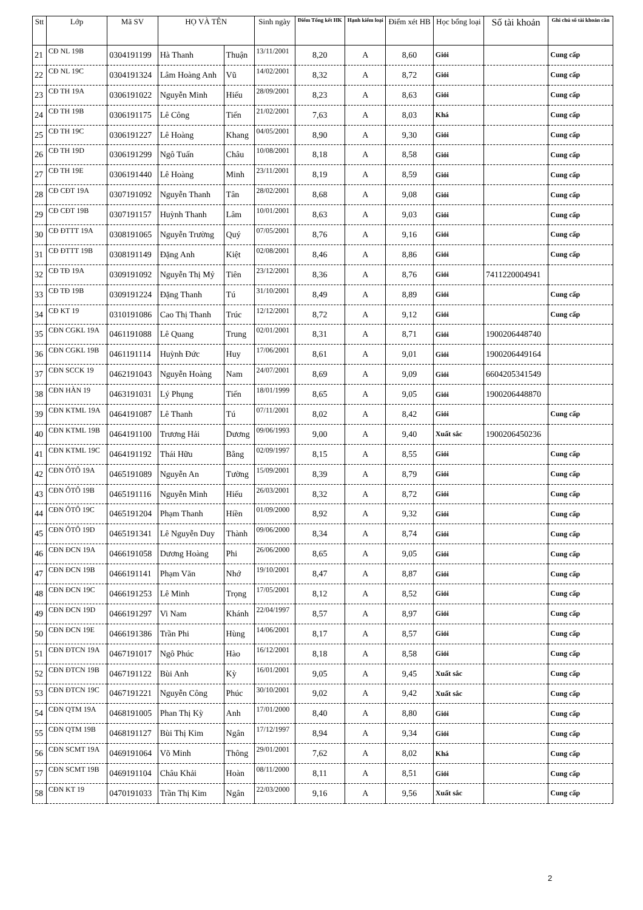| Stt | Lớp | Mã SV | HỌ VÀ TÊN | | Sinh ngày | Điểm Tổng kết HK | Hạnh kiểm loại | Điểm xét HB | Học bổng loại | Số tài khoản | Ghi chú số tài khoản cần |
| --- | --- | --- | --- | --- | --- | --- | --- | --- | --- | --- | --- |
| 21 | CĐ NL 19B | 0304191199 | Hà Thanh | Thuận | 13/11/2001 | 8,20 | A | 8,60 | Giỏi | | Cung cấp |
| 22 | CĐ NL 19C | 0304191324 | Lâm Hoàng Anh | Vũ | 14/02/2001 | 8,32 | A | 8,72 | Giỏi | | Cung cấp |
| 23 | CĐ TH 19A | 0306191022 | Nguyễn Minh | Hiếu | 28/09/2001 | 8,23 | A | 8,63 | Giỏi | | Cung cấp |
| 24 | CĐ TH 19B | 0306191175 | Lê Công | Tiến | 21/02/2001 | 7,63 | A | 8,03 | Khá | | Cung cấp |
| 25 | CĐ TH 19C | 0306191227 | Lê Hoàng | Khang | 04/05/2001 | 8,90 | A | 9,30 | Giỏi | | Cung cấp |
| 26 | CĐ TH 19D | 0306191299 | Ngô Tuấn | Châu | 10/08/2001 | 8,18 | A | 8,58 | Giỏi | | Cung cấp |
| 27 | CĐ TH 19E | 0306191440 | Lê Hoàng | Minh | 23/11/2001 | 8,19 | A | 8,59 | Giỏi | | Cung cấp |
| 28 | CĐ CĐT 19A | 0307191092 | Nguyễn Thanh | Tân | 28/02/2001 | 8,68 | A | 9,08 | Giỏi | | Cung cấp |
| 29 | CĐ CĐT 19B | 0307191157 | Huỳnh Thanh | Lâm | 10/01/2001 | 8,63 | A | 9,03 | Giỏi | | Cung cấp |
| 30 | CĐ ĐTTT 19A | 0308191065 | Nguyễn Trường | Quý | 07/05/2001 | 8,76 | A | 9,16 | Giỏi | | Cung cấp |
| 31 | CĐ ĐTTT 19B | 0308191149 | Đặng Anh | Kiệt | 02/08/2001 | 8,46 | A | 8,86 | Giỏi | | Cung cấp |
| 32 | CĐ TĐ 19A | 0309191092 | Nguyễn Thị Mỷ | Tiên | 23/12/2001 | 8,36 | A | 8,76 | Giỏi | 7411220004941 | |
| 33 | CĐ TĐ 19B | 0309191224 | Đặng Thanh | Tú | 31/10/2001 | 8,49 | A | 8,89 | Giỏi | | Cung cấp |
| 34 | CĐ KT 19 | 0310191086 | Cao Thị Thanh | Trúc | 12/12/2001 | 8,72 | A | 9,12 | Giỏi | | Cung cấp |
| 35 | CĐN CGKL 19A | 0461191088 | Lê Quang | Trung | 02/01/2001 | 8,31 | A | 8,71 | Giỏi | 1900206448740 | |
| 36 | CĐN CGKL 19B | 0461191114 | Huỳnh Đức | Huy | 17/06/2001 | 8,61 | A | 9,01 | Giỏi | 1900206449164 | |
| 37 | CĐN SCCK 19 | 0462191043 | Nguyễn Hoàng | Nam | 24/07/2001 | 8,69 | A | 9,09 | Giỏi | 6604205341549 | |
| 38 | CĐN HÀN 19 | 0463191031 | Lý Phụng | Tiến | 18/01/1999 | 8,65 | A | 9,05 | Giỏi | 1900206448870 | |
| 39 | CĐN KTML 19A | 0464191087 | Lê Thanh | Tú | 07/11/2001 | 8,02 | A | 8,42 | Giỏi | | Cung cấp |
| 40 | CĐN KTML 19B | 0464191100 | Trương Hải | Dương | 09/06/1993 | 9,00 | A | 9,40 | Xuất sắc | 1900206450236 | |
| 41 | CĐN KTML 19C | 0464191192 | Thái Hữu | Bằng | 02/09/1997 | 8,15 | A | 8,55 | Giỏi | | Cung cấp |
| 42 | CĐN ÔTÔ 19A | 0465191089 | Nguyễn An | Tường | 15/09/2001 | 8,39 | A | 8,79 | Giỏi | | Cung cấp |
| 43 | CĐN ÔTÔ 19B | 0465191116 | Nguyễn Minh | Hiếu | 26/03/2001 | 8,32 | A | 8,72 | Giỏi | | Cung cấp |
| 44 | CĐN ÔTÔ 19C | 0465191204 | Phạm Thanh | Hiền | 01/09/2000 | 8,92 | A | 9,32 | Giỏi | | Cung cấp |
| 45 | CĐN ÔTÔ 19D | 0465191341 | Lê Nguyễn Duy | Thành | 09/06/2000 | 8,34 | A | 8,74 | Giỏi | | Cung cấp |
| 46 | CĐN ĐCN 19A | 0466191058 | Dương Hoàng | Phi | 26/06/2000 | 8,65 | A | 9,05 | Giỏi | | Cung cấp |
| 47 | CĐN ĐCN 19B | 0466191141 | Phạm Văn | Nhớ | 19/10/2001 | 8,47 | A | 8,87 | Giỏi | | Cung cấp |
| 48 | CĐN ĐCN 19C | 0466191253 | Lê Minh | Trọng | 17/05/2001 | 8,12 | A | 8,52 | Giỏi | | Cung cấp |
| 49 | CĐN ĐCN 19D | 0466191297 | Vi Nam | Khánh | 22/04/1997 | 8,57 | A | 8,97 | Giỏi | | Cung cấp |
| 50 | CĐN ĐCN 19E | 0466191386 | Trần Phi | Hùng | 14/06/2001 | 8,17 | A | 8,57 | Giỏi | | Cung cấp |
| 51 | CĐN ĐTCN 19A | 0467191017 | Ngô Phúc | Hào | 16/12/2001 | 8,18 | A | 8,58 | Giỏi | | Cung cấp |
| 52 | CĐN ĐTCN 19B | 0467191122 | Bùi Anh | Kỳ | 16/01/2001 | 9,05 | A | 9,45 | Xuất sắc | | Cung cấp |
| 53 | CĐN ĐTCN 19C | 0467191221 | Nguyễn Công | Phúc | 30/10/2001 | 9,02 | A | 9,42 | Xuất sắc | | Cung cấp |
| 54 | CĐN QTM 19A | 0468191005 | Phan Thị Kỳ | Anh | 17/01/2000 | 8,40 | A | 8,80 | Giỏi | | Cung cấp |
| 55 | CĐN QTM 19B | 0468191127 | Bùi Thị Kim | Ngân | 17/12/1997 | 8,94 | A | 9,34 | Giỏi | | Cung cấp |
| 56 | CĐN SCMT 19A | 0469191064 | Võ Minh | Thông | 29/01/2001 | 7,62 | A | 8,02 | Khá | | Cung cấp |
| 57 | CĐN SCMT 19B | 0469191104 | Châu Khải | Hoàn | 08/11/2000 | 8,11 | A | 8,51 | Giỏi | | Cung cấp |
| 58 | CĐN KT 19 | 0470191033 | Trần Thị Kim | Ngân | 22/03/2000 | 9,16 | A | 9,56 | Xuất sắc | | Cung cấp |
2